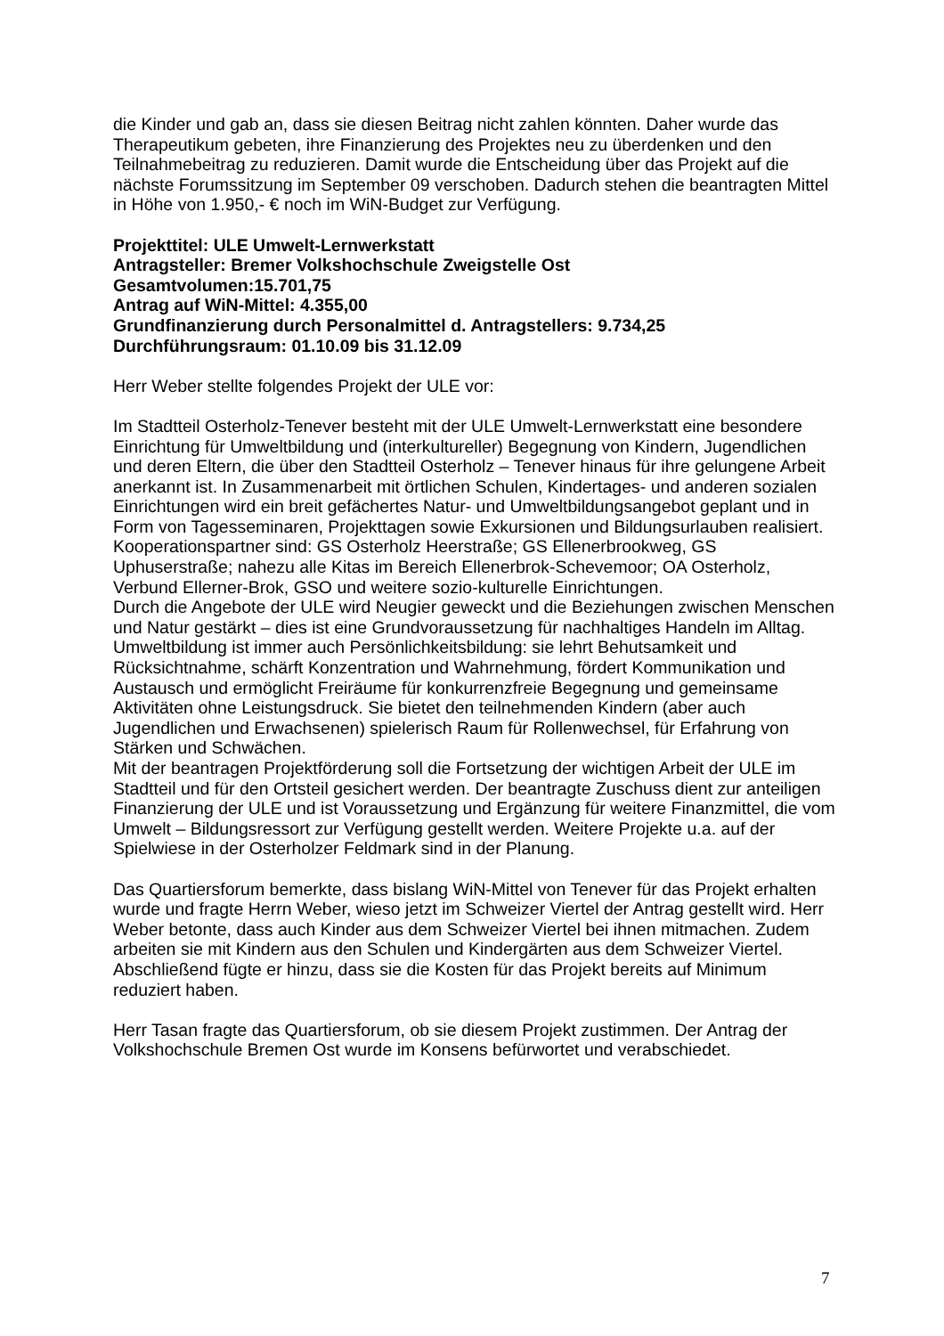die Kinder und gab an, dass sie diesen Beitrag nicht zahlen könnten. Daher wurde das Therapeutikum gebeten, ihre Finanzierung des Projektes neu zu überdenken und den Teilnahmebeitrag zu reduzieren. Damit wurde die Entscheidung über das Projekt auf die nächste Forumssitzung im September 09 verschoben. Dadurch stehen die beantragten Mittel in Höhe von 1.950,- € noch im WiN-Budget zur Verfügung.
Projekttitel: ULE Umwelt-Lernwerkstatt
Antragsteller: Bremer Volkshochschule Zweigstelle Ost
Gesamtvolumen:15.701,75
Antrag auf WiN-Mittel: 4.355,00
Grundfinanzierung durch Personalmittel d. Antragstellers: 9.734,25
Durchführungsraum: 01.10.09 bis 31.12.09
Herr Weber stellte folgendes Projekt der ULE vor:
Im Stadtteil Osterholz-Tenever besteht mit der ULE Umwelt-Lernwerkstatt eine besondere Einrichtung für Umweltbildung und (interkultureller) Begegnung von Kindern, Jugendlichen und deren Eltern, die über den Stadtteil Osterholz – Tenever hinaus für ihre gelungene Arbeit anerkannt ist. In Zusammenarbeit mit örtlichen Schulen, Kindertages- und anderen sozialen Einrichtungen wird ein breit gefächertes Natur- und Umweltbildungsangebot geplant und in Form von Tagesseminaren, Projekttagen sowie Exkursionen und Bildungsurlauben realisiert.
Kooperationspartner sind: GS Osterholz Heerstraße; GS Ellenerbrookweg, GS Uphuserstraße; nahezu alle Kitas im Bereich Ellenerbrok-Schevemoor; OA Osterholz, Verbund Ellerner-Brok, GSO und weitere sozio-kulturelle Einrichtungen.
Durch die Angebote der ULE wird Neugier geweckt und die Beziehungen zwischen Menschen und Natur gestärkt – dies ist eine Grundvoraussetzung für nachhaltiges Handeln im Alltag. Umweltbildung ist immer auch Persönlichkeitsbildung: sie lehrt Behutsamkeit und Rücksichtnahme, schärft Konzentration und Wahrnehmung, fördert Kommunikation und Austausch und ermöglicht Freiräume für konkurrenzfreie Begegnung und gemeinsame Aktivitäten ohne Leistungsdruck. Sie bietet den teilnehmenden Kindern (aber auch Jugendlichen und Erwachsenen) spielerisch Raum für Rollenwechsel, für Erfahrung von Stärken und Schwächen.
Mit der beantragen Projektförderung soll die Fortsetzung der wichtigen Arbeit der ULE im Stadtteil und für den Ortsteil gesichert werden. Der beantragte Zuschuss dient zur anteiligen Finanzierung der ULE und ist Voraussetzung und Ergänzung für weitere Finanzmittel, die vom Umwelt – Bildungsressort zur Verfügung gestellt werden. Weitere Projekte u.a. auf der Spielwiese in der Osterholzer Feldmark sind in der Planung.
Das Quartiersforum bemerkte, dass bislang WiN-Mittel von Tenever für das Projekt erhalten wurde und fragte Herrn Weber, wieso jetzt im Schweizer Viertel der Antrag gestellt wird. Herr Weber betonte, dass auch Kinder aus dem Schweizer Viertel bei ihnen mitmachen. Zudem arbeiten sie mit Kindern aus den Schulen und Kindergärten aus dem Schweizer Viertel. Abschließend fügte er hinzu, dass sie die Kosten für das Projekt bereits auf Minimum reduziert haben.
Herr Tasan fragte das Quartiersforum, ob sie diesem Projekt zustimmen. Der Antrag der Volkshochschule Bremen Ost wurde im Konsens befürwortet und verabschiedet.
7